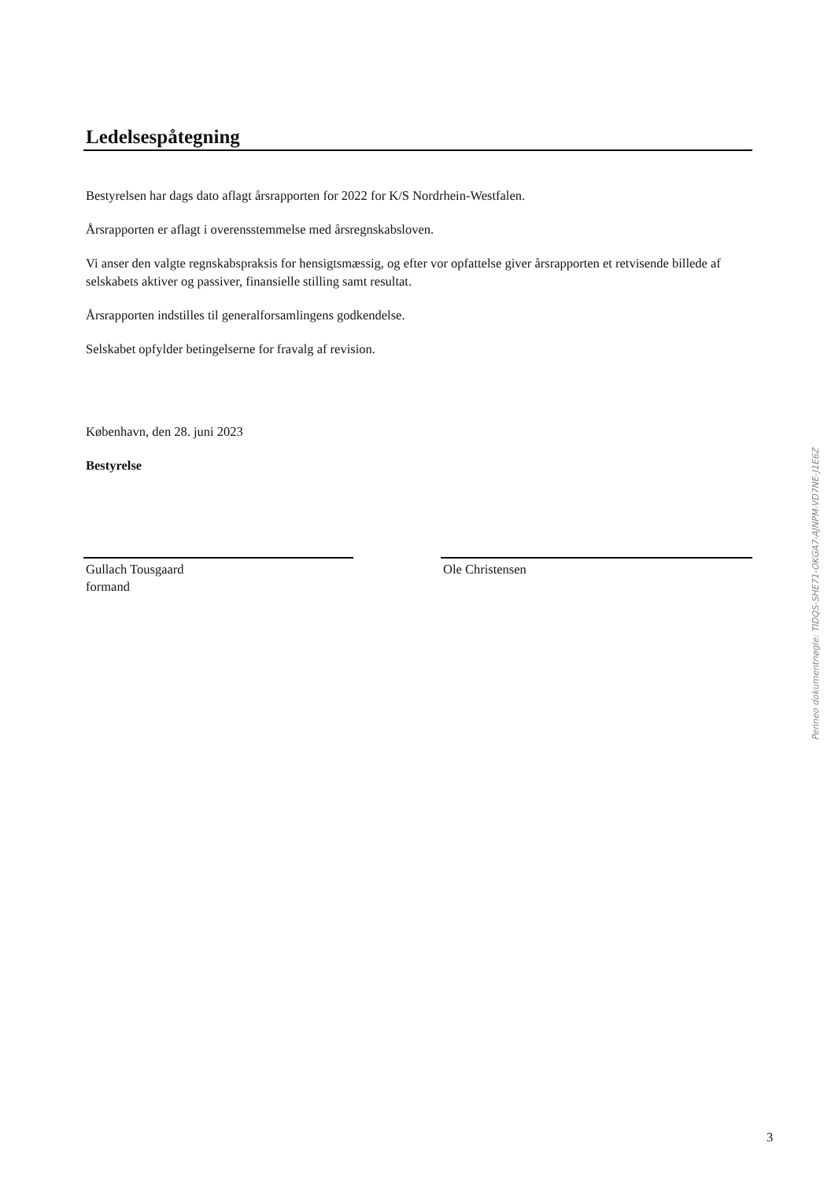Ledelsespåtegning
Bestyrelsen har dags dato aflagt årsrapporten for 2022 for K/S Nordrhein-Westfalen.
Årsrapporten er aflagt i overensstemmelse med årsregnskabsloven.
Vi anser den valgte regnskabspraksis for hensigtsmæssig, og efter vor opfattelse giver årsrapporten et retvisende billede af selskabets aktiver og passiver, finansielle stilling samt resultat.
Årsrapporten indstilles til generalforsamlingens godkendelse.
Selskabet opfylder betingelserne for fravalg af revision.
København, den 28. juni 2023
Bestyrelse
Gullach Tousgaard
formand
Ole Christensen
Penneo dokumentnøgle: TIDQS-SHE71-OKGA7-AJNPM-VD7NE-J1E6Z
3